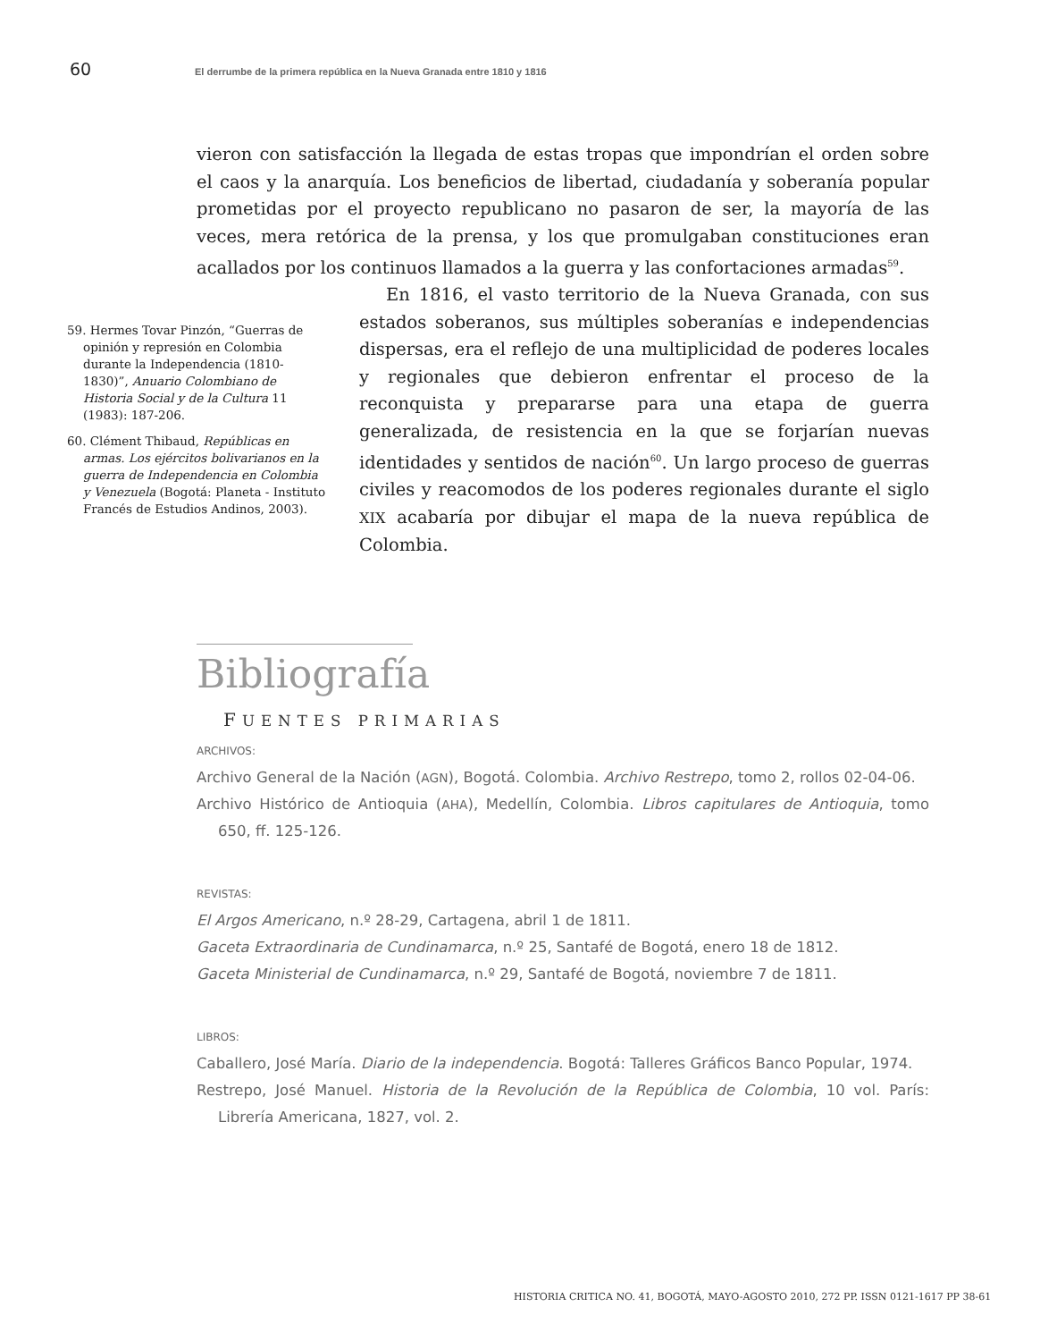60 El derrumbe de la primera república en la Nueva Granada entre 1810 y 1816
vieron con satisfacción la llegada de estas tropas que impondrían el orden sobre el caos y la anarquía. Los beneficios de libertad, ciudadanía y soberanía popular prometidas por el proyecto republicano no pasaron de ser, la mayoría de las veces, mera retórica de la prensa, y los que promulgaban constituciones eran acallados por los continuos llamados a la guerra y las confortaciones armadas<sup>59</sup>.
59. Hermes Tovar Pinzón, “Guerras de opinión y represión en Colombia durante la Independencia (1810-1830)”, Anuario Colombiano de Historia Social y de la Cultura 11 (1983): 187-206.
60. Clément Thibaud, Repúblicas en armas. Los ejércitos bolivarianos en la guerra de Independencia en Colombia y Venezuela (Bogotá: Planeta - Instituto Francés de Estudios Andinos, 2003).
En 1816, el vasto territorio de la Nueva Granada, con sus estados soberanos, sus múltiples soberanías e independencias dispersas, era el reflejo de una multiplicidad de poderes locales y regionales que debieron enfrentar el proceso de la reconquista y prepararse para una etapa de guerra generalizada, de resistencia en la que se forjarían nuevas identidades y sentidos de nación<sup>60</sup>. Un largo proceso de guerras civiles y reacomodos de los poderes regionales durante el siglo XIX acabaría por dibujar el mapa de la nueva república de Colombia.
Bibliografía
FUENTES PRIMARIAS
ARCHIVOS:
Archivo General de la Nación (AGN), Bogotá. Colombia. Archivo Restrepo, tomo 2, rollos 02-04-06.
Archivo Histórico de Antioquia (AHA), Medellín, Colombia. Libros capitulares de Antioquia, tomo 650, ff. 125-126.
REVISTAS:
El Argos Americano, n.º 28-29, Cartagena, abril 1 de 1811.
Gaceta Extraordinaria de Cundinamarca, n.º 25, Santafé de Bogotá, enero 18 de 1812.
Gaceta Ministerial de Cundinamarca, n.º 29, Santafé de Bogotá, noviembre 7 de 1811.
LIBROS:
Caballero, José María. Diario de la independencia. Bogotá: Talleres Gráficos Banco Popular, 1974.
Restrepo, José Manuel. Historia de la Revolución de la República de Colombia, 10 vol. París: Librería Americana, 1827, vol. 2.
HISTORIA CRITICA NO. 41, BOGOTÁ, MAYO-AGOSTO 2010, 272 PP. ISSN 0121-1617 PP 38-61